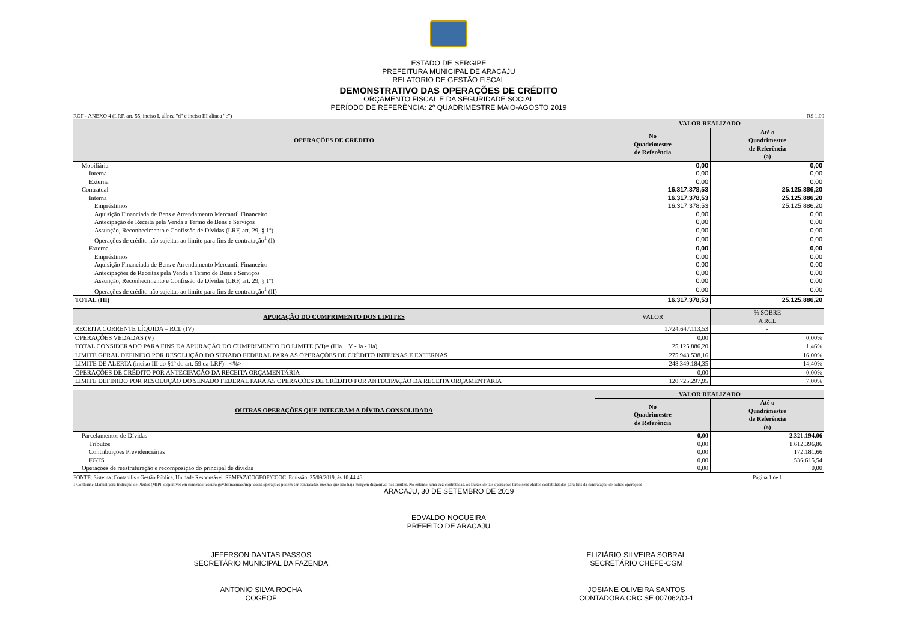ESTADO DE SERGIPE
PREFEITURA MUNICIPAL DE ARACAJU
RELATORIO DE GESTÃO FISCAL
DEMONSTRATIVO DAS OPERAÇÕES DE CRÉDITO
ORÇAMENTO FISCAL E DA SEGURIDADE SOCIAL
PERÍODO DE REFERÊNCIA: 2º QUADRIMESTRE MAIO-AGOSTO 2019
RGF - ANEXO 4 (LRF, art. 55, inciso I, alínea "d" e inciso III alínea "c") R$ 1,00
| OPERAÇÕES DE CRÉDITO | VALOR REALIZADO | |
| --- | --- | --- |
| | No Quadrimestre de Referência | Até o Quadrimestre de Referência (a) |
| Mobiliária | 0,00 | 0,00 |
| Interna | 0,00 | 0,00 |
| Externa | 0,00 | 0,00 |
| Contratual | 16.317.378,53 | 25.125.886,20 |
| Interna | 16.317.378,53 | 25.125.886,20 |
| Empréstimos | 16.317.378,53 | 25.125.886,20 |
| Aquisição Financiada de Bens e Arrendamento Mercantil Financeiro | 0,00 | 0,00 |
| Antecipação de Receita pela Venda a Termo de Bens e Serviços | 0,00 | 0,00 |
| Assunção, Reconhecimento e Confissão de Dívidas (LRF, art. 29, § 1º) | 0,00 | 0,00 |
| Operações de crédito não sujeitas ao limite para fins de contratação<sup>1</sup> (I) | 0,00 | 0,00 |
| Externa | 0,00 | 0,00 |
| Empréstimos | 0,00 | 0,00 |
| Aquisição Financiada de Bens e Arrendamento Mercantil Financeiro | 0,00 | 0,00 |
| Antecipações de Receitas pela Venda a Termo de Bens e Serviços | 0,00 | 0,00 |
| Assunção, Reconhecimento e Confissão de Dívidas (LRF, art. 29, § 1º) | 0,00 | 0,00 |
| Operações de crédito não sujeitas ao limite para fins de contratação<sup>1</sup> (II) | 0,00 | 0,00 |
| TOTAL (III) | 16.317.378,53 | 25.125.886,20 |
| APURAÇÃO DO CUMPRIMENTO DOS LIMITES | VALOR | % SOBRE A RCL |
| --- | --- | --- |
| RECEITA CORRENTE LÍQUIDA – RCL (IV) | 1.724.647.113,53 | - |
| OPERAÇÕES VEDADAS (V) | 0,00 | 0,00% |
| TOTAL CONSIDERADO PARA FINS DA APURAÇÃO DO CUMPRIMENTO DO LIMITE (VI)= (IIIa + V - Ia - IIa) | 25.125.886,20 | 1,46% |
| LIMITE GERAL DEFINIDO POR RESOLUÇÃO DO SENADO FEDERAL PARA AS OPERAÇÕES DE CRÉDITO INTERNAS E EXTERNAS | 275.943.538,16 | 16,00% |
| LIMITE DE ALERTA (inciso III do §1º do art. 59 da LRF) - <%> | 248.349.184,35 | 14,40% |
| OPERAÇÕES DE CRÉDITO POR ANTECIPAÇÃO DA RECEITA ORÇAMENTÁRIA | 0,00 | 0,00% |
| LIMITE DEFINIDO POR RESOLUÇÃO DO SENADO FEDERAL PARA AS OPERAÇÕES DE CRÉDITO POR ANTECIPAÇÃO DA RECEITA ORÇAMENTÁRIA | 120.725.297,95 | 7,00% |
| OUTRAS OPERAÇÕES QUE INTEGRAM A DÍVIDA CONSOLIDADA | VALOR REALIZADO | |
| --- | --- | --- |
| | No Quadrimestre de Referência | Até o Quadrimestre de Referência (a) |
| Parcelamentos de Dívidas | 0,00 | 2.321.194,06 |
| Tributos | 0,00 | 1.612.396,86 |
| Contribuições Previdenciárias | 0,00 | 172.181,66 |
| FGTS | 0,00 | 536.615,54 |
| Operações de reestruturação e recomposição do principal de dívidas | 0,00 | 0,00 |
FONTE: Sistema :Contabilis - Gestão Pública, Unidade Responsável: SEMFAZ/COGEOF/COOC. Emissão: 25/09/2019, às 10:44:46 Página 1 de 1
1 Conforme Manual para Instrução de Pleitos (MIP), disponível em conteudo.tesouro.gov.br/manuais/mip, essas operações podem ser contratadas mesmo que não haja margem disponível nos limites. No entanto, uma vez contratadas, os fluxos de tais operações terão seus efeitos contabilizados para fins da contratação de outras operações
ARACAJU, 30 DE SETEMBRO DE 2019
EDVALDO NOGUEIRA
PREFEITO DE ARACAJU
JEFERSON DANTAS PASSOS
SECRETÁRIO MUNICIPAL DA FAZENDA
ELIZIÁRIO SILVEIRA SOBRAL
SECRETÁRIO CHEFE-CGM
ANTONIO SILVA ROCHA
COGEOF
JOSIANE OLIVEIRA SANTOS
CONTADORA CRC SE 007062/O-1